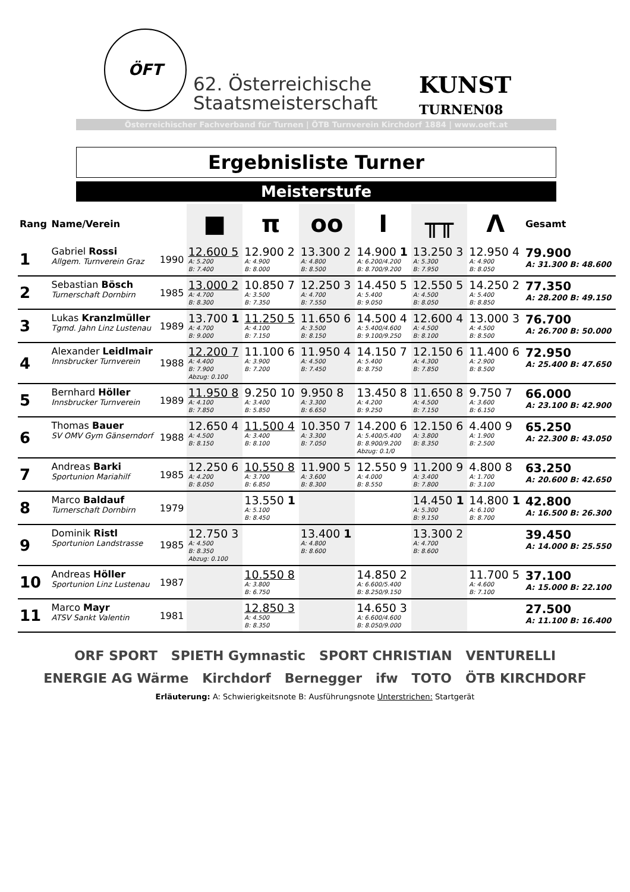ÖFT
62. Österreichische
Staatsmeisterschaft
KUNST
TURNEN08
Österreichischer Fachverband für Turnen | ÖTB Turnverein Kirchdorf 1884 | www.oeft.at
Ergebnisliste Turner
Meisterstufe
| Rang | Name/Verein | | ■ | π | oo | I | ╥╥ | Λ | Gesamt |
| --- | --- | --- | --- | --- | --- | --- | --- | --- | --- |
| 1 | Gabriel Rossi Allgem. Turnverein Graz | 1990 | 12.600 5 A: 5.200 B: 7.400 | 12.900 2 A: 4.900 B: 8.000 | 13.300 2 A: 4.800 B: 8.500 | 14.900 1 A: 6.200/4.200 B: 8.700/9.200 | 13.250 3 A: 5.300 B: 7.950 | 12.950 4 A: 4.900 B: 8.050 | 79.900 A: 31.300 B: 48.600 |
| 2 | Sebastian Bösch Turnerschaft Dornbirn | 1985 | 13.000 2 A: 4.700 B: 8.300 | 10.850 7 A: 3.500 B: 7.350 | 12.250 3 A: 4.700 B: 7.550 | 14.450 5 A: 5.400 B: 9.050 | 12.550 5 A: 4.500 B: 8.050 | 14.250 2 A: 5.400 B: 8.850 | 77.350 A: 28.200 B: 49.150 |
| 3 | Lukas Kranzlmüller Tgmd. Jahn Linz Lustenau | 1989 | 13.700 1 A: 4.700 B: 9.000 | 11.250 5 A: 4.100 B: 7.150 | 11.650 6 A: 3.500 B: 8.150 | 14.500 4 A: 5.400/4.600 B: 9.100/9.250 | 12.600 4 A: 4.500 B: 8.100 | 13.000 3 A: 4.500 B: 8.500 | 76.700 A: 26.700 B: 50.000 |
| 4 | Alexander Leidlmair Innsbrucker Turnverein | 1988 | 12.200 7 A: 4.400 B: 7.900 Abzug: 0.100 | 11.100 6 A: 3.900 B: 7.200 | 11.950 4 A: 4.500 B: 7.450 | 14.150 7 A: 5.400 B: 8.750 | 12.150 6 A: 4.300 B: 7.850 | 11.400 6 A: 2.900 B: 8.500 | 72.950 A: 25.400 B: 47.650 |
| 5 | Bernhard Höller Innsbrucker Turnverein | 1989 | 11.950 8 A: 4.100 B: 7.850 | 9.250 10 A: 3.400 B: 5.850 | 9.950 8 A: 3.300 B: 6.650 | 13.450 8 A: 4.200 B: 9.250 | 11.650 8 A: 4.500 B: 7.150 | 9.750 7 A: 3.600 B: 6.150 | 66.000 A: 23.100 B: 42.900 |
| 6 | Thomas Bauer SV OMV Gym Gänserndorf | 1988 | 12.650 4 A: 4.500 B: 8.150 | 11.500 4 A: 3.400 B: 8.100 | 10.350 7 A: 3.300 B: 7.050 | 14.200 6 A: 5.400/5.400 B: 8.900/9.200 Abzug: 0.1/0 | 12.150 6 A: 3.800 B: 8.350 | 4.400 9 A: 1.900 B: 2.500 | 65.250 A: 22.300 B: 43.050 |
| 7 | Andreas Barki Sportunion Mariahilf | 1985 | 12.250 6 A: 4.200 B: 8.050 | 10.550 8 A: 3.700 B: 6.850 | 11.900 5 A: 3.600 B: 8.300 | 12.550 9 A: 4.000 B: 8.550 | 11.200 9 A: 3.400 B: 7.800 | 4.800 8 A: 1.700 B: 3.100 | 63.250 A: 20.600 B: 42.650 |
| 8 | Marco Baldauf Turnerschaft Dornbirn | 1979 | | 13.550 1 A: 5.100 B: 8.450 | | | 14.450 1 A: 5.300 B: 9.150 | 14.800 1 A: 6.100 B: 8.700 | 42.800 A: 16.500 B: 26.300 |
| 9 | Dominik Ristl Sportunion Landstrasse | 1985 | 12.750 3 A: 4.500 B: 8.350 Abzug: 0.100 | | 13.400 1 A: 4.800 B: 8.600 | | 13.300 2 A: 4.700 B: 8.600 | | 39.450 A: 14.000 B: 25.550 |
| 10 | Andreas Höller Sportunion Linz Lustenau | 1987 | | 10.550 8 A: 3.800 B: 6.750 | | 14.850 2 A: 6.600/5.400 B: 8.250/9.150 | | 11.700 5 A: 4.600 B: 7.100 | 37.100 A: 15.000 B: 22.100 |
| 11 | Marco Mayr ATSV Sankt Valentin | 1981 | | 12.850 3 A: 4.500 B: 8.350 | | 14.650 3 A: 6.600/4.600 B: 8.050/9.000 | | | 27.500 A: 11.100 B: 16.400 |
ORF SPORT SPIETH Gymnastic SPORT CHRISTIAN VENTURELLI
ENERGIE AG Wärme Kirchdorf Bernegger ifw TOTO ÖTB KIRCHDORF
Erläuterung: A: Schwierigkeitsnote B: Ausführungsnote Unterstrichen: Startgerät